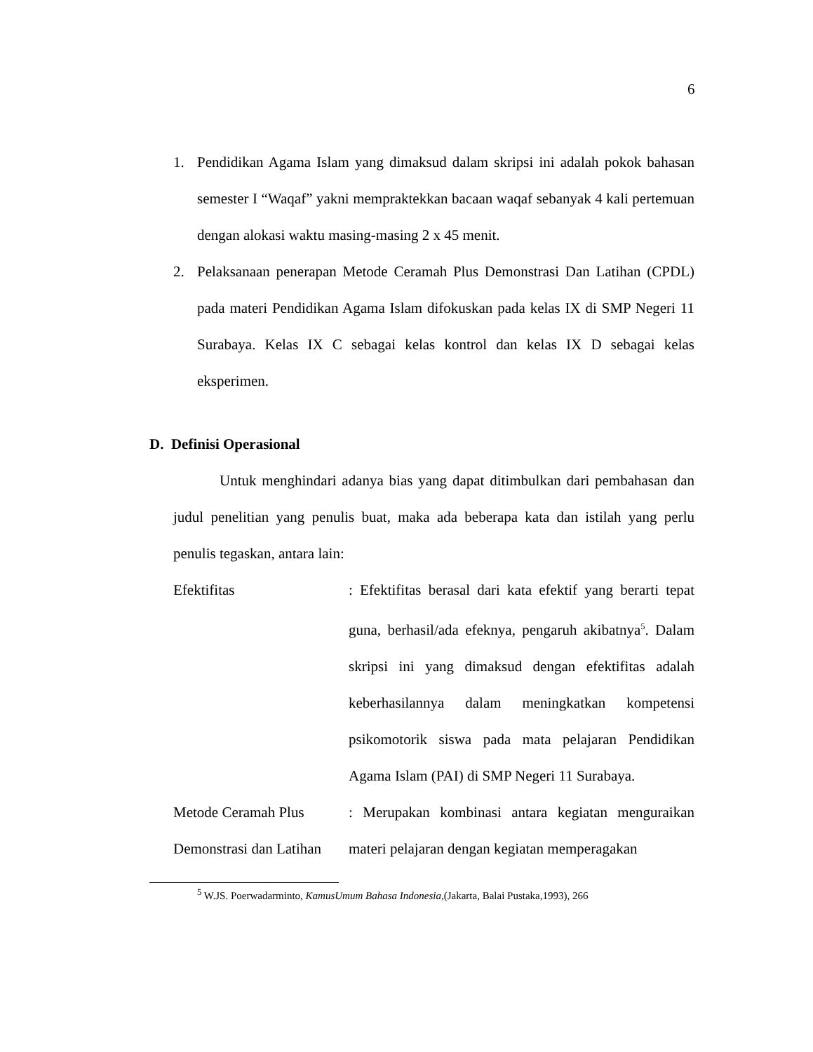6
1. Pendidikan Agama Islam yang dimaksud dalam skripsi ini adalah pokok bahasan semester I “Waqaf” yakni mempraktekkan bacaan waqaf sebanyak 4 kali pertemuan dengan alokasi waktu masing-masing 2 x 45 menit.
2. Pelaksanaan penerapan Metode Ceramah Plus Demonstrasi Dan Latihan (CPDL) pada materi Pendidikan Agama Islam difokuskan pada kelas IX di SMP Negeri 11 Surabaya. Kelas IX C sebagai kelas kontrol dan kelas IX D sebagai kelas eksperimen.
D. Definisi Operasional
Untuk menghindari adanya bias yang dapat ditimbulkan dari pembahasan dan judul penelitian yang penulis buat, maka ada beberapa kata dan istilah yang perlu penulis tegaskan, antara lain:
Efektifitas : Efektifitas berasal dari kata efektif yang berarti tepat guna, berhasil/ada efeknya, pengaruh akibatnya<sup>5</sup>. Dalam skripsi ini yang dimaksud dengan efektifitas adalah keberhasilannya dalam meningkatkan kompetensi psikomotorik siswa pada mata pelajaran Pendidikan Agama Islam (PAI) di SMP Negeri 11 Surabaya.
Metode Ceramah Plus
Demonstrasi dan Latihan
: Merupakan kombinasi antara kegiatan menguraikan materi pelajaran dengan kegiatan memperagakan
<sup>5</sup> W.JS. Poerwadarminto, KamusUmum Bahasa Indonesia,(Jakarta, Balai Pustaka,1993), 266